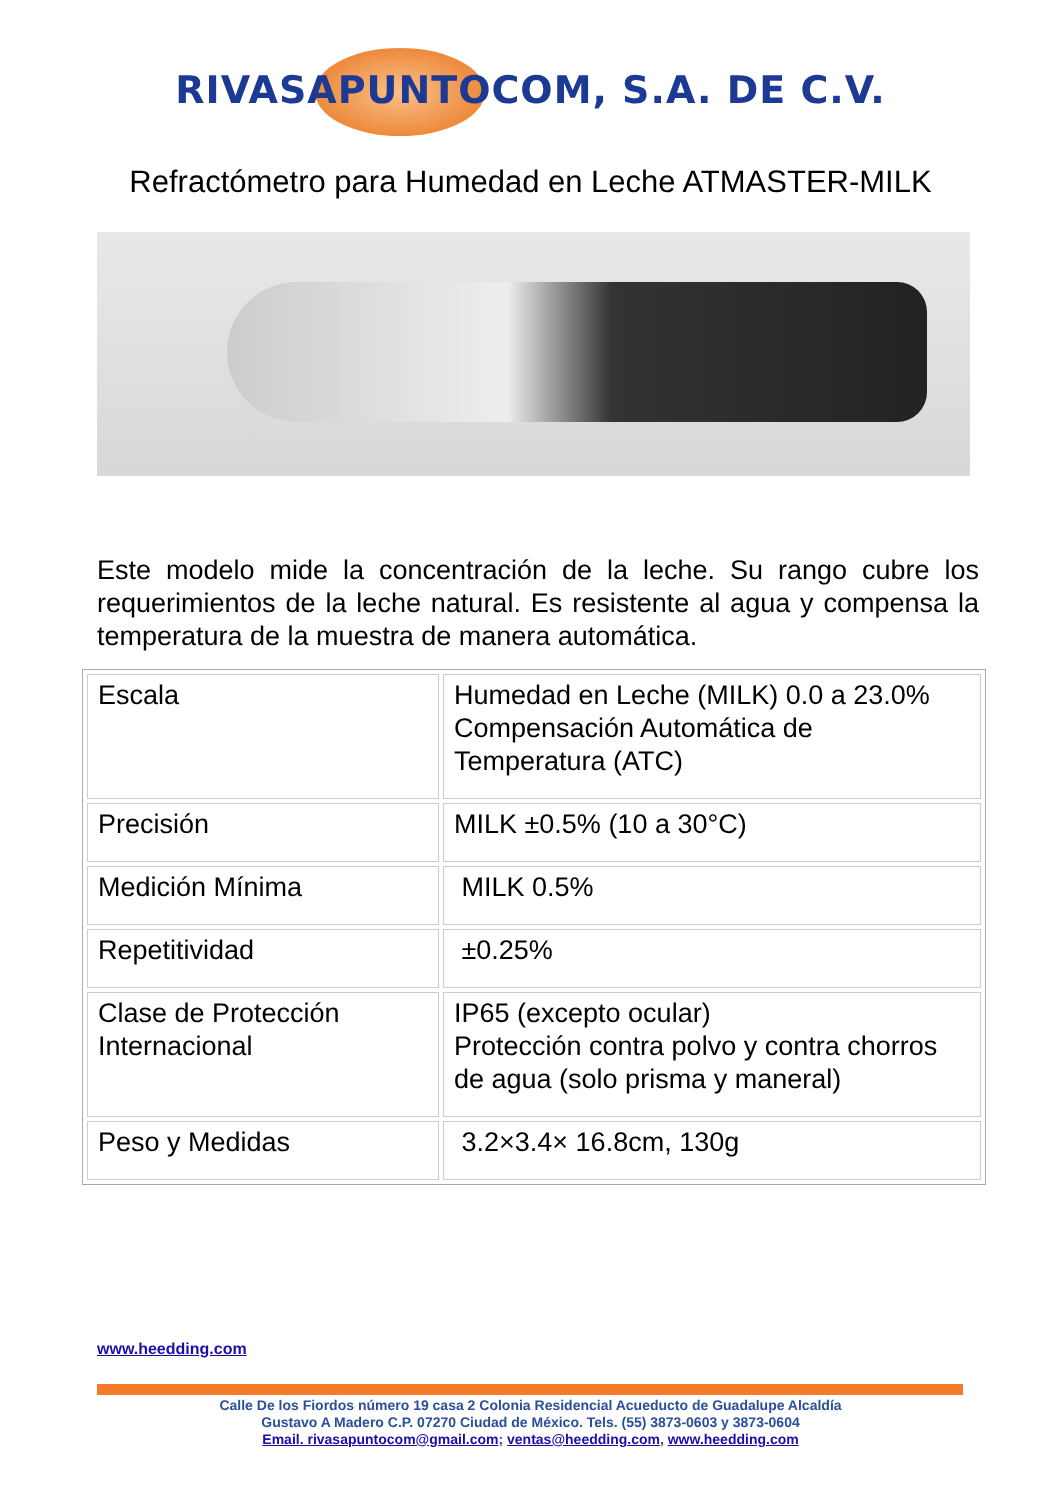RIVASAPUNTOCOM, S.A. DE C.V.
Refractómetro para Humedad en Leche ATMASTER-MILK
Este modelo mide la concentración de la leche. Su rango cubre los requerimientos de la leche natural. Es resistente al agua y compensa la temperatura de la muestra de manera automática.
| Escala | Humedad en Leche (MILK) 0.0 a 23.0% Compensación Automática de Temperatura (ATC) |
| Precisión | MILK ±0.5% (10 a 30°C) |
| Medición Mínima | MILK 0.5% |
| Repetitividad | ±0.25% |
| Clase de Protección Internacional | IP65 (excepto ocular) Protección contra polvo y contra chorros de agua (solo prisma y maneral) |
| Peso y Medidas | 3.2×3.4× 16.8cm, 130g |
www.heedding.com
Calle De los Fiordos número 19 casa 2 Colonia Residencial Acueducto de Guadalupe Alcaldía
Gustavo A Madero C.P. 07270 Ciudad de México. Tels. (55) 3873-0603 y 3873-0604
Email. rivasapuntocom@gmail.com; ventas@heedding.com, www.heedding.com